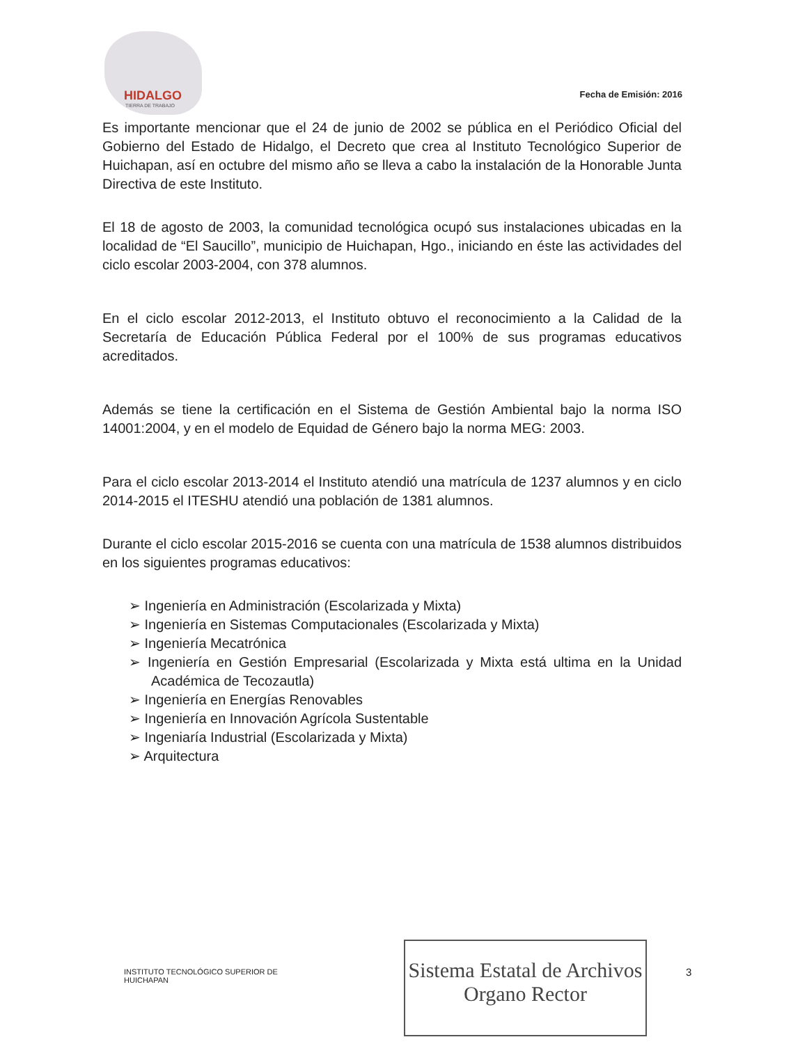HIDALGO
TIERRA DE TRABAJO
Fecha de Emisión: 2016
Es importante mencionar que el 24 de junio de 2002 se pública en el Periódico Oficial del Gobierno del Estado de Hidalgo, el Decreto que crea al Instituto Tecnológico Superior de Huichapan, así en octubre del mismo año se lleva a cabo la instalación de la Honorable Junta Directiva de este Instituto.
El 18 de agosto de 2003, la comunidad tecnológica ocupó sus instalaciones ubicadas en la localidad de “El Saucillo”, municipio de Huichapan, Hgo., iniciando en éste las actividades del ciclo escolar 2003-2004, con 378 alumnos.
En el ciclo escolar 2012-2013, el Instituto obtuvo el reconocimiento a la Calidad de la Secretaría de Educación Pública Federal por el 100% de sus programas educativos acreditados.
Además se tiene la certificación en el Sistema de Gestión Ambiental bajo la norma ISO 14001:2004, y en el modelo de Equidad de Género bajo la norma MEG: 2003.
Para el ciclo escolar 2013-2014 el Instituto atendió una matrícula de 1237 alumnos y en ciclo 2014-2015 el ITESHU atendió una población de 1381 alumnos.
Durante el ciclo escolar 2015-2016 se cuenta con una matrícula de 1538 alumnos distribuidos en los siguientes programas educativos:
➢ Ingeniería en Administración (Escolarizada y Mixta)
➢ Ingeniería en Sistemas Computacionales (Escolarizada y Mixta)
➢ Ingeniería Mecatrónica
➢ Ingeniería en Gestión Empresarial (Escolarizada y Mixta está ultima en la Unidad Académica de Tecozautla)
➢ Ingeniería en Energías Renovables
➢ Ingeniería en Innovación Agrícola Sustentable
➢ Ingeniaría Industrial (Escolarizada y Mixta)
➢ Arquitectura
INSTITUTO TECNOLÓGICO SUPERIOR DE
HUICHAPAN
Sistema Estatal de Archivos
Organo Rector
3